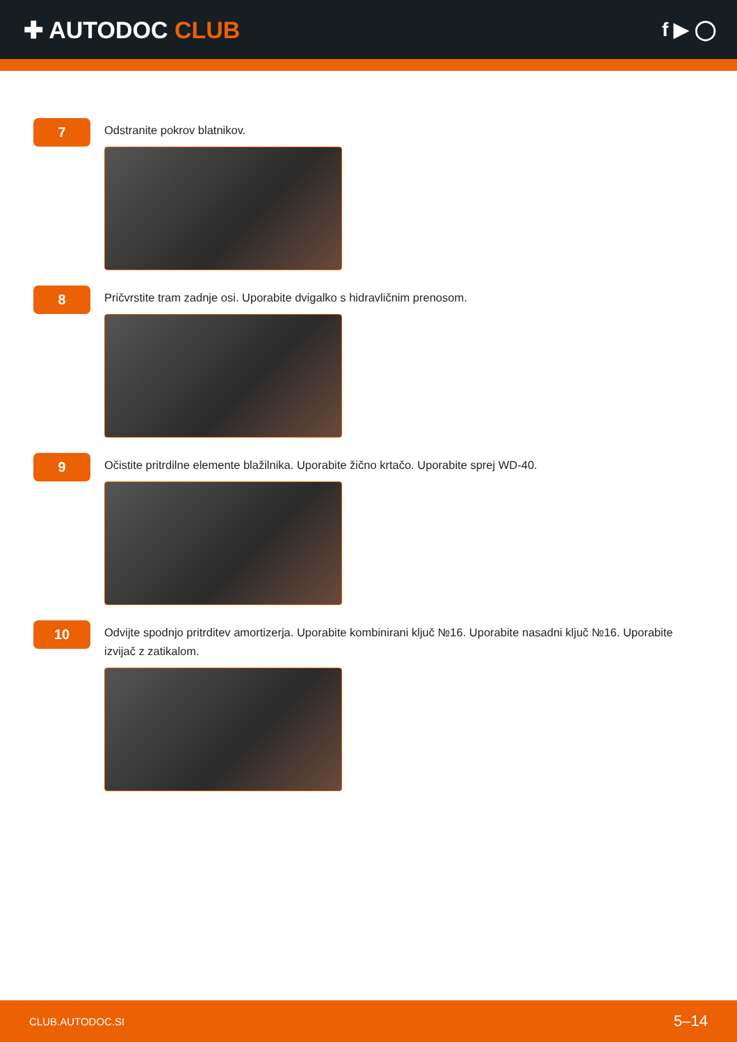✚ AUTODOC CLUB
f ▶ ◯
7
Odstranite pokrov blatnikov.
8
Pričvrstite tram zadnje osi. Uporabite dvigalko s hidravličnim prenosom.
9
Očistite pritrdilne elemente blažilnika. Uporabite žično krtačo. Uporabite sprej WD-40.
10
Odvijte spodnjo pritrditev amortizerja. Uporabite kombinirani ključ №16. Uporabite nasadni ključ №16. Uporabite izvijač z zatikalom.
CLUB.AUTODOC.SI 5–14